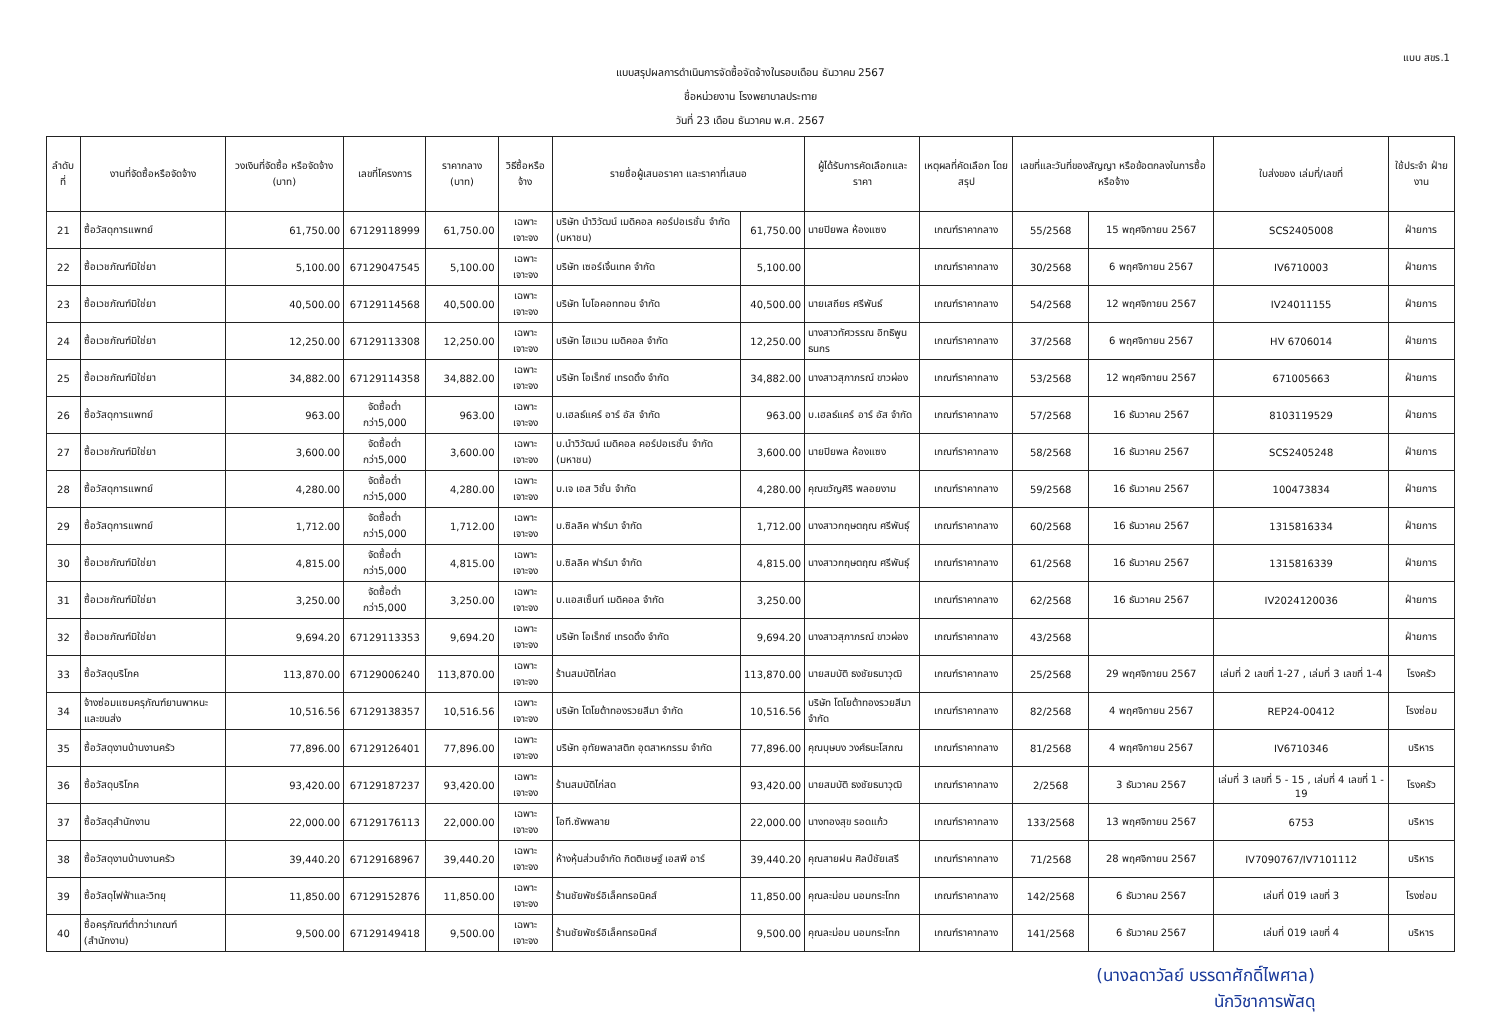แบบ สขร.1
แบบสรุปผลการดำเนินการจัดซื้อจัดจ้างในรอบเดือน ธันวาคม 2567
ชื่อหน่วยงาน โรงพยาบาลประทาย
วันที่ 23 เดือน ธันวาคม พ.ศ. 2567
| ลำดับที่ | งานที่จัดซื้อหรือจัดจ้าง | วงเงินที่จัดซื้อ หรือจัดจ้าง (บาท) | เลขที่โครงการ | ราคากลาง (บาท) | วิธีซื้อหรือจ้าง | รายชื่อผู้เสนอราคา และราคาที่เสนอ | | ผู้ได้รับการคัดเลือกและราคา | เหตุผลที่คัดเลือก โดยสรุป | เลขที่และวันที่ของสัญญา หรือข้อตกลงในการซื้อหรือจ้าง | | ใบส่งของ เล่มที่/เลขที่ | ใช้ประจำ ฝ่ายงาน |
| --- | --- | --- | --- | --- | --- | --- | --- | --- | --- | --- | --- | --- | --- |
| 21 | ซื้อวัสดุการแพทย์ | 61,750.00 | 67129118999 | 61,750.00 | เฉพาะเจาะจง | บริษัท นำวิวัฒน์ เมดิคอล คอร์ปอเรชั่น จำกัด (มหาชน) | 61,750.00 | นายปิยพล ห้องแซง | เกณฑ์ราคากลาง | 55/2568 | 15 พฤศจิกายน 2567 | SCS2405008 | ฝ่ายการ |
| 22 | ซื้อเวชภัณฑ์มิใช่ยา | 5,100.00 | 67129047545 | 5,100.00 | เฉพาะเจาะจง | บริษัท เซอร์เจิ้นเทค จำกัด | 5,100.00 | | เกณฑ์ราคากลาง | 30/2568 | 6 พฤศจิกายน 2567 | IV6710003 | ฝ่ายการ |
| 23 | ซื้อเวชภัณฑ์มิใช่ยา | 40,500.00 | 67129114568 | 40,500.00 | เฉพาะเจาะจง | บริษัท ไบโอคอททอน จำกัด | 40,500.00 | นายเสถียร ศรีพันธ์ | เกณฑ์ราคากลาง | 54/2568 | 12 พฤศจิกายน 2567 | IV24011155 | ฝ่ายการ |
| 24 | ซื้อเวชภัณฑ์มิใช่ยา | 12,250.00 | 67129113308 | 12,250.00 | เฉพาะเจาะจง | บริษัท ไฮแวน เมดิคอล จำกัด | 12,250.00 | นางสาวทัศวรรณ อิทธิพูนธนกร | เกณฑ์ราคากลาง | 37/2568 | 6 พฤศจิกายน 2567 | HV 6706014 | ฝ่ายการ |
| 25 | ซื้อเวชภัณฑ์มิใช่ยา | 34,882.00 | 67129114358 | 34,882.00 | เฉพาะเจาะจง | บริษัท โอเร็กซ์ เทรดดิ้ง จำกัด | 34,882.00 | นางสาวสุภาภรณ์ ขาวผ่อง | เกณฑ์ราคากลาง | 53/2568 | 12 พฤศจิกายน 2567 | 671005663 | ฝ่ายการ |
| 26 | ซื้อวัสดุการแพทย์ | 963.00 | จัดซื้อต่ำกว่า5,000 | 963.00 | เฉพาะเจาะจง | บ.เฮลธ์แคร์ อาร์ อัส จำกัด | 963.00 | บ.เฮลธ์แคร์ อาร์ อัส จำกัด | เกณฑ์ราคากลาง | 57/2568 | 16 ธันวาคม 2567 | 8103119529 | ฝ่ายการ |
| 27 | ซื้อเวชภัณฑ์มิใช่ยา | 3,600.00 | จัดซื้อต่ำกว่า5,000 | 3,600.00 | เฉพาะเจาะจง | บ.นำวิวัฒน์ เมดิคอล คอร์ปอเรชั่น จำกัด (มหาชน) | 3,600.00 | นายปิยพล ห้องแซง | เกณฑ์ราคากลาง | 58/2568 | 16 ธันวาคม 2567 | SCS2405248 | ฝ่ายการ |
| 28 | ซื้อวัสดุการแพทย์ | 4,280.00 | จัดซื้อต่ำกว่า5,000 | 4,280.00 | เฉพาะเจาะจง | บ.เจ เอส วิชั่น จำกัด | 4,280.00 | คุณขวัญศิริ พลอยงาม | เกณฑ์ราคากลาง | 59/2568 | 16 ธันวาคม 2567 | 100473834 | ฝ่ายการ |
| 29 | ซื้อวัสดุการแพทย์ | 1,712.00 | จัดซื้อต่ำกว่า5,000 | 1,712.00 | เฉพาะเจาะจง | บ.ซิลลิค ฟาร์มา จำกัด | 1,712.00 | นางสาวกฤษตฤณ ศรีพันธุ์ | เกณฑ์ราคากลาง | 60/2568 | 16 ธันวาคม 2567 | 1315816334 | ฝ่ายการ |
| 30 | ซื้อเวชภัณฑ์มิใช่ยา | 4,815.00 | จัดซื้อต่ำกว่า5,000 | 4,815.00 | เฉพาะเจาะจง | บ.ซิลลิค ฟาร์มา จำกัด | 4,815.00 | นางสาวกฤษตฤณ ศรีพันธุ์ | เกณฑ์ราคากลาง | 61/2568 | 16 ธันวาคม 2567 | 1315816339 | ฝ่ายการ |
| 31 | ซื้อเวชภัณฑ์มิใช่ยา | 3,250.00 | จัดซื้อต่ำกว่า5,000 | 3,250.00 | เฉพาะเจาะจง | บ.แอสเซ็นท์ เมดิคอล จำกัด | 3,250.00 | | เกณฑ์ราคากลาง | 62/2568 | 16 ธันวาคม 2567 | IV2024120036 | ฝ่ายการ |
| 32 | ซื้อเวชภัณฑ์มิใช่ยา | 9,694.20 | 67129113353 | 9,694.20 | เฉพาะเจาะจง | บริษัท โอเร็กซ์ เทรดดิ้ง จำกัด | 9,694.20 | นางสาวสุภาภรณ์ ขาวผ่อง | เกณฑ์ราคากลาง | 43/2568 | | | ฝ่ายการ |
| 33 | ซื้อวัสดุบริโภค | 113,870.00 | 67129006240 | 113,870.00 | เฉพาะเจาะจง | ร้านสมบัติไก่สด | 113,870.00 | นายสมบัติ ธงชัยธนาวุฒิ | เกณฑ์ราคากลาง | 25/2568 | 29 พฤศจิกายน 2567 | เล่มที่ 2 เลขที่ 1-27 , เล่มที่ 3 เลขที่ 1-4 | โรงครัว |
| 34 | จ้างซ่อมแซมครุภัณฑ์ยานพาหนะและขนส่ง | 10,516.56 | 67129138357 | 10,516.56 | เฉพาะเจาะจง | บริษัท โตโยต้าทองรวยสีมา จำกัด | 10,516.56 | บริษัท โตโยต้าทองรวยสีมา จำกัด | เกณฑ์ราคากลาง | 82/2568 | 4 พฤศจิกายน 2567 | REP24-00412 | โรงซ่อม |
| 35 | ซื้อวัสดุงานบ้านงานครัว | 77,896.00 | 67129126401 | 77,896.00 | เฉพาะเจาะจง | บริษัท อุทัยพลาสติก อุตสาหกรรม จำกัด | 77,896.00 | คุณบุษบง วงศ์ธนะโสภณ | เกณฑ์ราคากลาง | 81/2568 | 4 พฤศจิกายน 2567 | IV6710346 | บริหาร |
| 36 | ซื้อวัสดุบริโภค | 93,420.00 | 67129187237 | 93,420.00 | เฉพาะเจาะจง | ร้านสมบัติไก่สด | 93,420.00 | นายสมบัติ ธงชัยธนาวุฒิ | เกณฑ์ราคากลาง | 2/2568 | 3 ธันวาคม 2567 | เล่มที่ 3 เลขที่ 5 - 15 , เล่มที่ 4 เลขที่ 1 - 19 | โรงครัว |
| 37 | ซื้อวัสดุสำนักงาน | 22,000.00 | 67129176113 | 22,000.00 | เฉพาะเจาะจง | โอที.ซัพพลาย | 22,000.00 | นางทองสุข รอดแก้ว | เกณฑ์ราคากลาง | 133/2568 | 13 พฤศจิกายน 2567 | 6753 | บริหาร |
| 38 | ซื้อวัสดุงานบ้านงานครัว | 39,440.20 | 67129168967 | 39,440.20 | เฉพาะเจาะจง | ห้างหุ้นส่วนจำกัด กิตติเชษฐ์ เอสพี อาร์ | 39,440.20 | คุณสายฝน ศิลป์ชัยเสรี | เกณฑ์ราคากลาง | 71/2568 | 28 พฤศจิกายน 2567 | IV7090767/IV7101112 | บริหาร |
| 39 | ซื้อวัสดุไฟฟ้าและวิทยุ | 11,850.00 | 67129152876 | 11,850.00 | เฉพาะเจาะจง | ร้านชัยพัชร์อิเล็คทรอนิคส์ | 11,850.00 | คุณละม่อม นอมกระโทก | เกณฑ์ราคากลาง | 142/2568 | 6 ธันวาคม 2567 | เล่มที่ 019 เลขที่ 3 | โรงซ่อม |
| 40 | ซื้อครุภัณฑ์ต่ำกว่าเกณฑ์ (สำนักงาน) | 9,500.00 | 67129149418 | 9,500.00 | เฉพาะเจาะจง | ร้านชัยพัชร์อิเล็คทรอนิคส์ | 9,500.00 | คุณละม่อม นอมกระโทก | เกณฑ์ราคากลาง | 141/2568 | 6 ธันวาคม 2567 | เล่มที่ 019 เลขที่ 4 | บริหาร |
(นางลดาวัลย์ บรรดาศักดิ์ไพศาล)
นักวิชาการพัสดุ